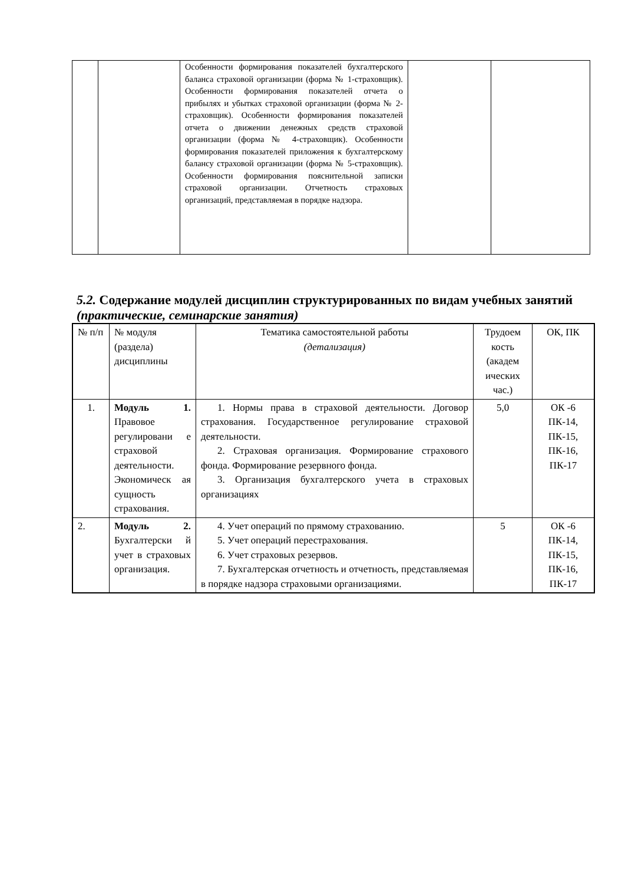| | | Особенности формирования показателей бухгалтерского баланса страховой организации (форма № 1-страховщик). Особенности формирования показателей отчета о прибылях и убытках страховой организации (форма № 2-страховщик). Особенности формирования показателей отчета о движении денежных средств страховой организации (форма № 4-страховщик). Особенности формирования показателей приложения к бухгалтерскому балансу страховой организации (форма № 5-страховщик). Особенности формирования пояснительной записки страховой организации. Отчетность страховых организаций, представляемая в порядке надзора. | | |
5.2. Содержание модулей дисциплин структурированных по видам учебных занятий (практические, семинарские занятия)
| № п/п | № модуля (раздела) дисциплины | Тематика самостоятельной работы (детализация) | Трудоем кость (академ ических час.) | ОК, ПК |
| --- | --- | --- | --- | --- |
| 1. | Модуль 1. Правовое регулировани е страховой деятельности. Экономическ ая сущность страхования. | 1. Нормы права в страховой деятельности. Договор страхования. Государственное регулирование страховой деятельности. 2. Страховая организация. Формирование страхового фонда. Формирование резервного фонда. 3. Организация бухгалтерского учета в страховых организациях | 5,0 | ОК -6 ПК-14, ПК-15, ПК-16, ПК-17 |
| 2. | Модуль 2. Бухгалтерски й учет в страховых организация. | 4. Учет операций по прямому страхованию. 5. Учет операций перестрахования. 6. Учет страховых резервов. 7. Бухгалтерская отчетность и отчетность, представляемая в порядке надзора страховыми организациями. | 5 | ОК -6 ПК-14, ПК-15, ПК-16, ПК-17 |